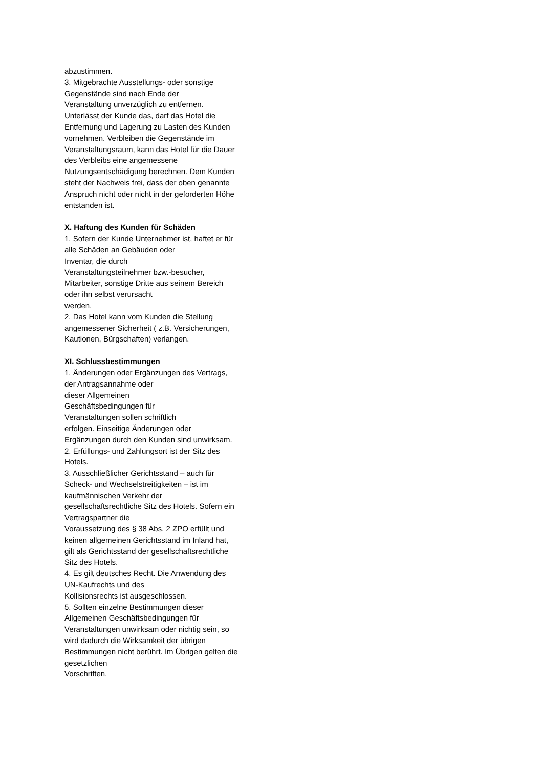abzustimmen.
3. Mitgebrachte Ausstellungs- oder sonstige Gegenstände sind nach Ende der
Veranstaltung unverzüglich zu entfernen. Unterlässt der Kunde das, darf das Hotel die Entfernung und Lagerung zu Lasten des Kunden vornehmen. Verbleiben die Gegenstände im Veranstaltungsraum, kann das Hotel für die Dauer des Verbleibs eine angemessene
Nutzungsentschädigung berechnen. Dem Kunden steht der Nachweis frei, dass der oben genannte Anspruch nicht oder nicht in der geforderten Höhe entstanden ist.
X. Haftung des Kunden für Schäden
1. Sofern der Kunde Unternehmer ist, haftet er für alle Schäden an Gebäuden oder
Inventar, die durch
Veranstaltungsteilnehmer bzw.-besucher, Mitarbeiter, sonstige Dritte aus seinem Bereich oder ihn selbst verursacht
werden.
2. Das Hotel kann vom Kunden die Stellung angemessener Sicherheit ( z.B. Versicherungen, Kautionen, Bürgschaften) verlangen.
XI. Schlussbestimmungen
1. Änderungen oder Ergänzungen des Vertrags, der Antragsannahme oder
dieser Allgemeinen
Geschäftsbedingungen für
Veranstaltungen sollen schriftlich
erfolgen. Einseitige Änderungen oder Ergänzungen durch den Kunden sind unwirksam.
2. Erfüllungs- und Zahlungsort ist der Sitz des Hotels.
3. Ausschließlicher Gerichtsstand – auch für Scheck- und Wechselstreitigkeiten – ist im kaufmännischen Verkehr der
gesellschaftsrechtliche Sitz des Hotels. Sofern ein Vertragspartner die
Voraussetzung des § 38 Abs. 2 ZPO erfüllt und keinen allgemeinen Gerichtsstand im Inland hat, gilt als Gerichtsstand der gesellschaftsrechtliche Sitz des Hotels.
4. Es gilt deutsches Recht. Die Anwendung des UN-Kaufrechts und des
Kollisionsrechts ist ausgeschlossen.
5. Sollten einzelne Bestimmungen dieser Allgemeinen Geschäftsbedingungen für Veranstaltungen unwirksam oder nichtig sein, so wird dadurch die Wirksamkeit der übrigen Bestimmungen nicht berührt. Im Übrigen gelten die gesetzlichen
Vorschriften.